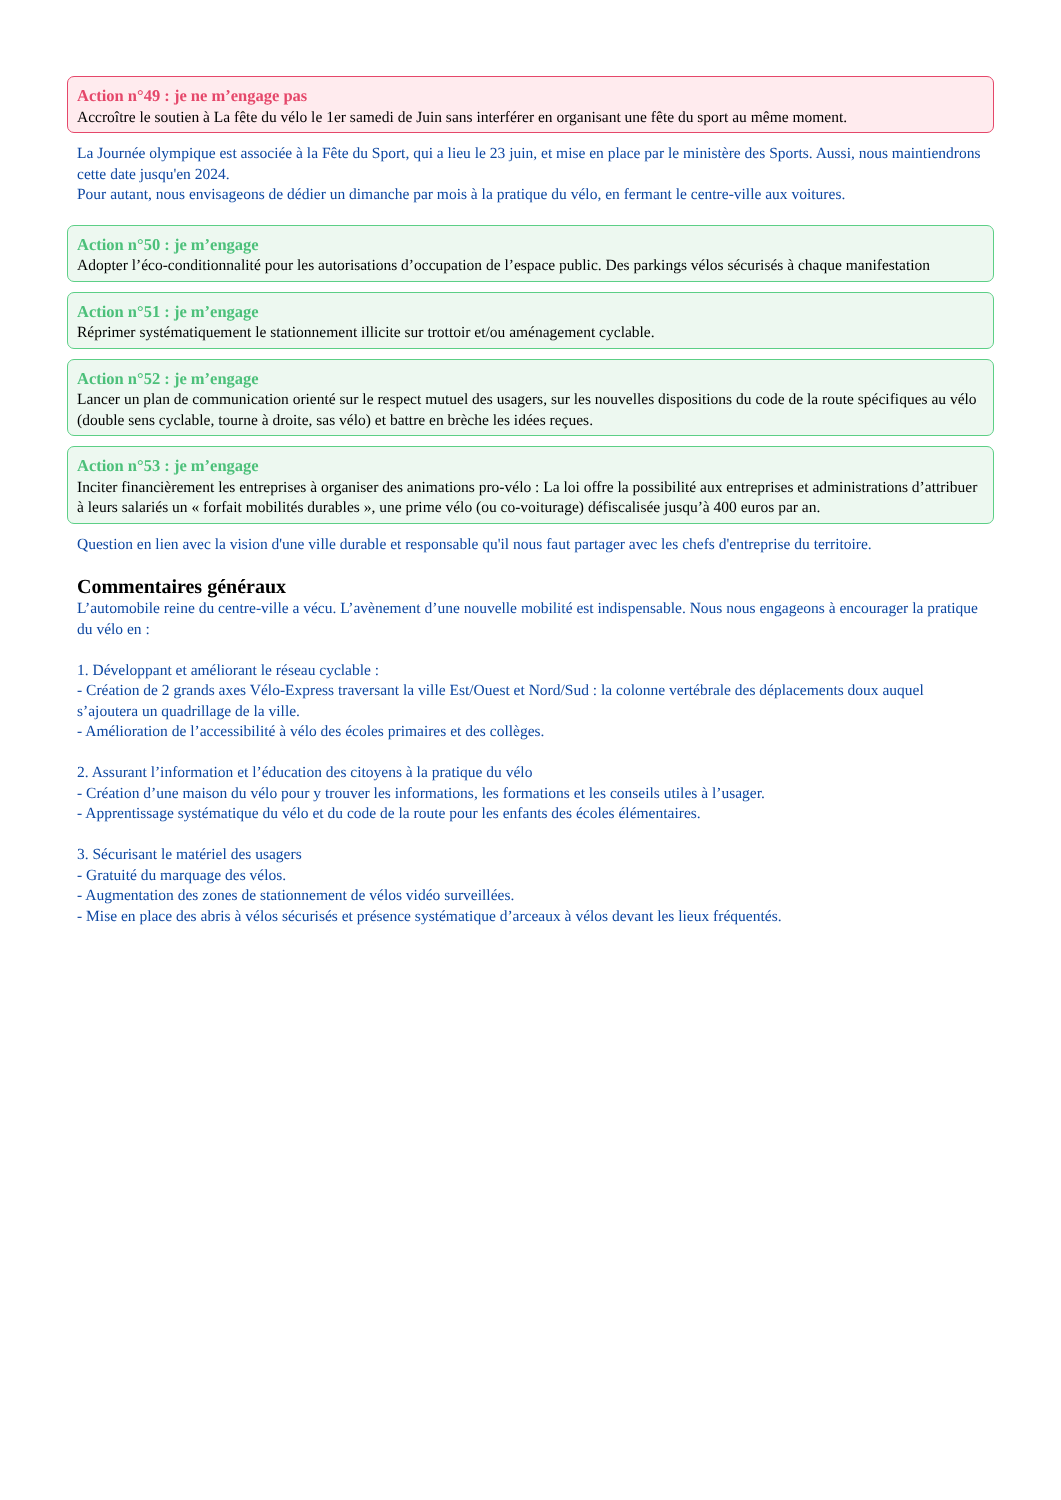Action n°49 : je ne m’engage pas
Accroître le soutien à La fête du vélo le 1er samedi de Juin sans interférer en organisant une fête du sport au même moment.
La Journée olympique est associée à la Fête du Sport, qui a lieu le 23 juin, et mise en place par le ministère des Sports. Aussi, nous maintiendrons cette date jusqu'en 2024.
Pour autant, nous envisageons de dédier un dimanche par mois à la pratique du vélo, en fermant le centre-ville aux voitures.
Action n°50 : je m’engage
Adopter l’éco-conditionnalité pour les autorisations d’occupation de l’espace public. Des parkings vélos sécurisés à chaque manifestation
Action n°51 : je m’engage
Réprimer systématiquement le stationnement illicite sur trottoir et/ou aménagement cyclable.
Action n°52 : je m’engage
Lancer un plan de communication orienté sur le respect mutuel des usagers, sur les nouvelles dispositions du code de la route spécifiques au vélo (double sens cyclable, tourne à droite, sas vélo) et battre en brèche les idées reçues.
Action n°53 : je m’engage
Inciter financièrement les entreprises à organiser des animations pro-vélo : La loi offre la possibilité aux entreprises et administrations d’attribuer à leurs salariés un « forfait mobilités durables », une prime vélo (ou co-voiturage) défiscalisée jusqu’à 400 euros par an.
Question en lien avec la vision d'une ville durable et responsable qu'il nous faut partager avec les chefs d'entreprise du territoire.
Commentaires généraux
L’automobile reine du centre-ville a vécu. L’avènement d’une nouvelle mobilité est indispensable. Nous nous engageons à encourager la pratique du vélo en :
1. Développant et améliorant le réseau cyclable :
- Création de 2 grands axes Vélo-Express traversant la ville Est/Ouest et Nord/Sud : la colonne vertébrale des déplacements doux auquel s’ajoutera un quadrillage de la ville.
- Amélioration de l’accessibilité à vélo des écoles primaires et des collèges.
2. Assurant l’information et l’éducation des citoyens à la pratique du vélo
- Création d’une maison du vélo pour y trouver les informations, les formations et les conseils utiles à l’usager.
- Apprentissage systématique du vélo et du code de la route pour les enfants des écoles élémentaires.
3. Sécurisant le matériel des usagers
- Gratuité du marquage des vélos.
- Augmentation des zones de stationnement de vélos vidéo surveillées.
- Mise en place des abris à vélos sécurisés et présence systématique d’arceaux à vélos devant les lieux fréquentés.